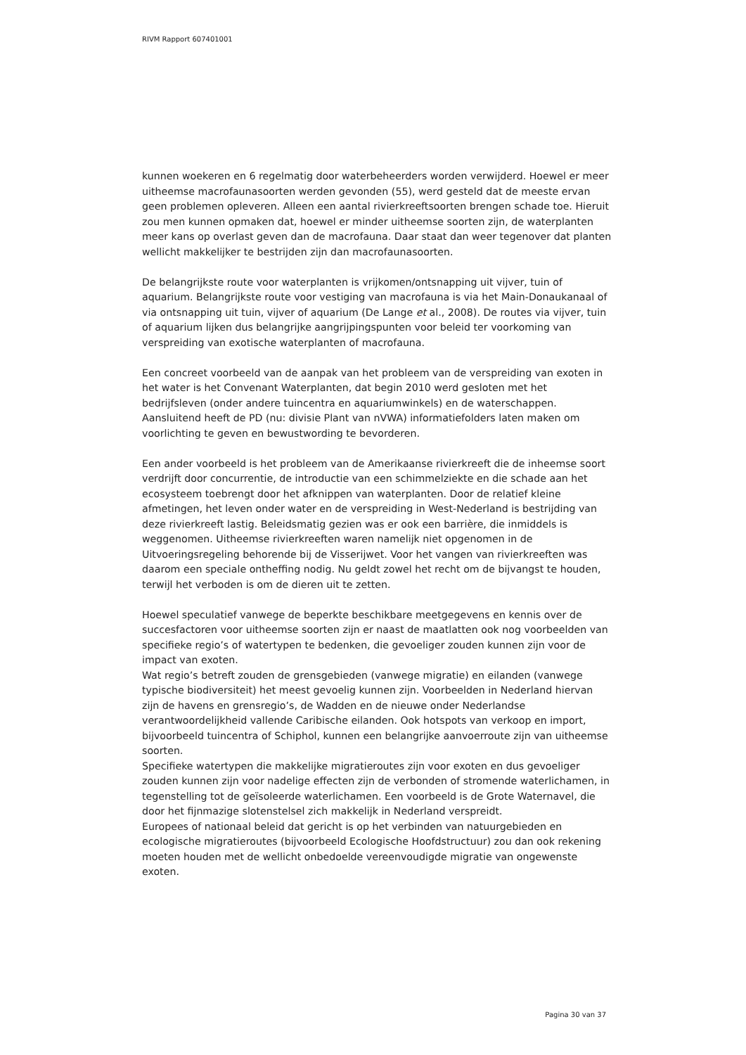RIVM Rapport 607401001
kunnen woekeren en 6 regelmatig door waterbeheerders worden verwijderd. Hoewel er meer uitheemse macrofaunasoorten werden gevonden (55), werd gesteld dat de meeste ervan geen problemen opleveren. Alleen een aantal rivierkreeftsoorten brengen schade toe. Hieruit zou men kunnen opmaken dat, hoewel er minder uitheemse soorten zijn, de waterplanten meer kans op overlast geven dan de macrofauna. Daar staat dan weer tegenover dat planten wellicht makkelijker te bestrijden zijn dan macrofaunasoorten.
De belangrijkste route voor waterplanten is vrijkomen/ontsnapping uit vijver, tuin of aquarium. Belangrijkste route voor vestiging van macrofauna is via het Main-Donaukanaal of via ontsnapping uit tuin, vijver of aquarium (De Lange et al., 2008). De routes via vijver, tuin of aquarium lijken dus belangrijke aangrijpingspunten voor beleid ter voorkoming van verspreiding van exotische waterplanten of macrofauna.
Een concreet voorbeeld van de aanpak van het probleem van de verspreiding van exoten in het water is het Convenant Waterplanten, dat begin 2010 werd gesloten met het bedrijfsleven (onder andere tuincentra en aquariumwinkels) en de waterschappen. Aansluitend heeft de PD (nu: divisie Plant van nVWA) informatiefolders laten maken om voorlichting te geven en bewustwording te bevorderen.
Een ander voorbeeld is het probleem van de Amerikaanse rivierkreeft die de inheemse soort verdrijft door concurrentie, de introductie van een schimmelziekte en die schade aan het ecosysteem toebrengt door het afknippen van waterplanten. Door de relatief kleine afmetingen, het leven onder water en de verspreiding in West-Nederland is bestrijding van deze rivierkreeft lastig. Beleidsmatig gezien was er ook een barrière, die inmiddels is weggenomen. Uitheemse rivierkreeften waren namelijk niet opgenomen in de Uitvoeringsregeling behorende bij de Visserijwet. Voor het vangen van rivierkreeften was daarom een speciale ontheffing nodig. Nu geldt zowel het recht om de bijvangst te houden, terwijl het verboden is om de dieren uit te zetten.
Hoewel speculatief vanwege de beperkte beschikbare meetgegevens en kennis over de succesfactoren voor uitheemse soorten zijn er naast de maatlatten ook nog voorbeelden van specifieke regio’s of watertypen te bedenken, die gevoeliger zouden kunnen zijn voor de impact van exoten.
Wat regio’s betreft zouden de grensgebieden (vanwege migratie) en eilanden (vanwege typische biodiversiteit) het meest gevoelig kunnen zijn. Voorbeelden in Nederland hiervan zijn de havens en grensregio’s, de Wadden en de nieuwe onder Nederlandse verantwoordelijkheid vallende Caribische eilanden. Ook hotspots van verkoop en import, bijvoorbeeld tuincentra of Schiphol, kunnen een belangrijke aanvoerroute zijn van uitheemse soorten.
Specifieke watertypen die makkelijke migratieroutes zijn voor exoten en dus gevoeliger zouden kunnen zijn voor nadelige effecten zijn de verbonden of stromende waterlichamen, in tegenstelling tot de geïsoleerde waterlichamen. Een voorbeeld is de Grote Waternavel, die door het fijnmazige slotenstelsel zich makkelijk in Nederland verspreidt.
Europees of nationaal beleid dat gericht is op het verbinden van natuurgebieden en ecologische migratieroutes (bijvoorbeeld Ecologische Hoofdstructuur) zou dan ook rekening moeten houden met de wellicht onbedoelde vereenvoudigde migratie van ongewenste exoten.
Pagina 30 van 37